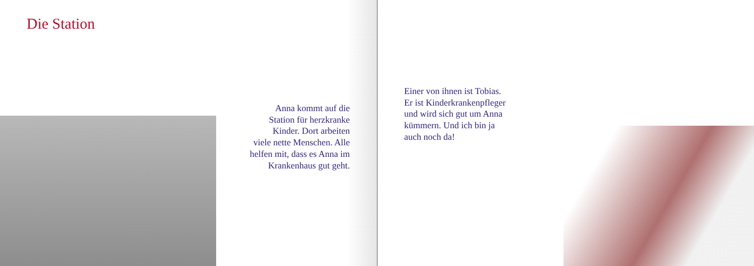Die Station
Anna kommt auf die
Station für herzkranke
Kinder. Dort arbeiten
viele nette Menschen. Alle
helfen mit, dass es Anna im
Krankenhaus gut geht.
Einer von ihnen ist Tobias.
Er ist Kinderkrankenpfleger
und wird sich gut um Anna
kümmern. Und ich bin ja
auch noch da!